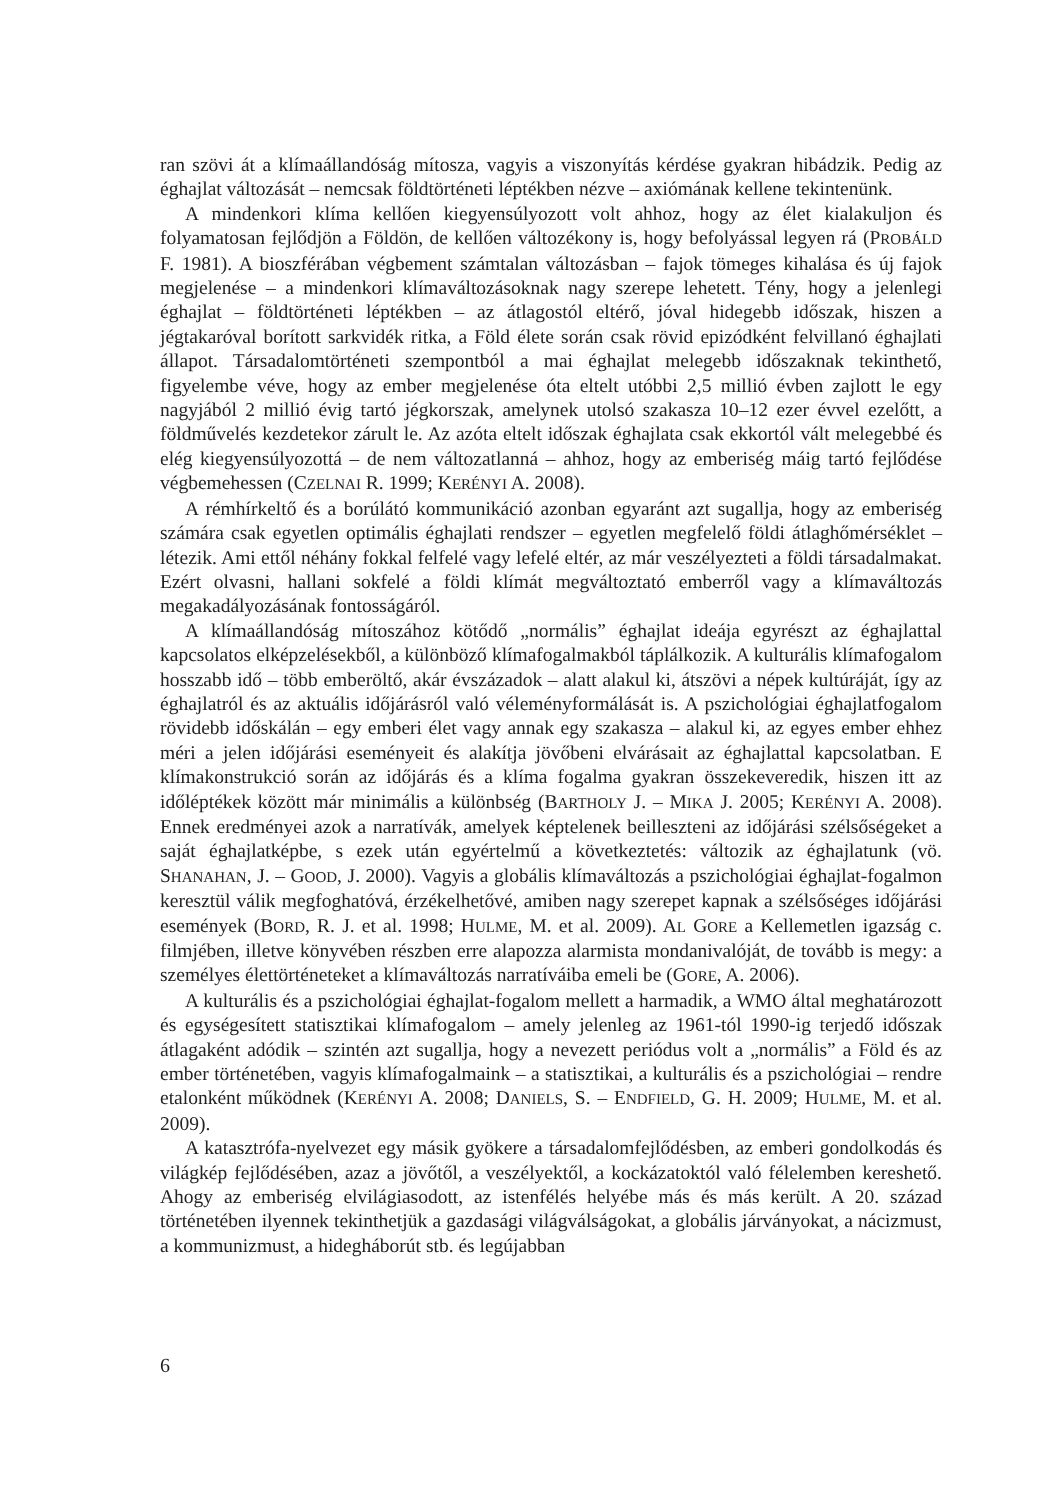ran szövi át a klímaállandóság mítosza, vagyis a viszonyítás kérdése gyakran hibádzik. Pedig az éghajlat változását – nemcsak földtörténeti léptékben nézve – axiómának kellene tekintenünk.
A mindenkori klíma kellően kiegyensúlyozott volt ahhoz, hogy az élet kialakuljon és folyamatosan fejlődjön a Földön, de kellően változékony is, hogy befolyással legyen rá (PROBÁLD F. 1981). A bioszférában végbement számtalan változásban – fajok tömeges kihalása és új fajok megjelenése – a mindenkori klímaváltozásoknak nagy szerepe lehetett. Tény, hogy a jelenlegi éghajlat – földtörténeti léptékben – az átlagostól eltérő, jóval hidegebb időszak, hiszen a jégtakaróval borított sarkvidék ritka, a Föld élete során csak rövid epizódként felvillanó éghajlati állapot. Társadalomtörténeti szempontból a mai éghajlat melegebb időszaknak tekinthető, figyelembe véve, hogy az ember megjelenése óta eltelt utóbbi 2,5 millió évben zajlott le egy nagyjából 2 millió évig tartó jégkorszak, amelynek utolsó szakasza 10–12 ezer évvel ezelőtt, a földművelés kezdetekor zárult le. Az azóta eltelt időszak éghajlata csak ekkortól vált melegebbé és elég kiegyensúlyozottá – de nem változatlanná – ahhoz, hogy az emberiség máig tartó fejlődése végbemehessen (CZELNAI R. 1999; KERÉNYI A. 2008).
A rémhírkeltő és a borúlátó kommunikáció azonban egyaránt azt sugallja, hogy az emberiség számára csak egyetlen optimális éghajlati rendszer – egyetlen megfelelő földi átlaghőmérséklet – létezik. Ami ettől néhány fokkal felfelé vagy lefelé eltér, az már veszélyezteti a földi társadalmakat. Ezért olvasni, hallani sokfelé a földi klímát megváltoztató emberről vagy a klímaváltozás megakadályozásának fontosságáról.
A klímaállandóság mítoszához kötődő „normális” éghajlat ideája egyrészt az éghajlattal kapcsolatos elképzelésekből, a különböző klímafogalmakból táplálkozik. A kulturális klímafogalom hosszabb idő – több emberöltő, akár évszázadok – alatt alakul ki, átszövi a népek kultúráját, így az éghajlatról és az aktuális időjárásról való véleményformálását is. A pszichológiai éghajlatfogalom rövidebb időskálán – egy emberi élet vagy annak egy szakasza – alakul ki, az egyes ember ehhez méri a jelen időjárási eseményeit és alakítja jövőbeni elvárásait az éghajlattal kapcsolatban. E klímakonstrukció során az időjárás és a klíma fogalma gyakran összekeveredik, hiszen itt az időléptékek között már minimális a különbség (BARTHOLY J. – MIKA J. 2005; KERÉNYI A. 2008). Ennek eredményei azok a narratívák, amelyek képtelenek beilleszteni az időjárási szélsőségeket a saját éghajlatképbe, s ezek után egyértelmű a következtetés: változik az éghajlatunk (vö. SHANAHAN, J. – GOOD, J. 2000). Vagyis a globális klímaváltozás a pszichológiai éghajlat-fogalmon keresztül válik megfoghatóvá, érzékelhetővé, amiben nagy szerepet kapnak a szélsőséges időjárási események (BORD, R. J. et al. 1998; HULME, M. et al. 2009). AL GORE a Kellemetlen igazság c. filmjében, illetve könyvében részben erre alapozza alarmista mondanivalóját, de tovább is megy: a személyes élettörténeteket a klímaváltozás narratíváiba emeli be (GORE, A. 2006).
A kulturális és a pszichológiai éghajlat-fogalom mellett a harmadik, a WMO által meghatározott és egységesített statisztikai klímafogalom – amely jelenleg az 1961-tól 1990-ig terjedő időszak átlagaként adódik – szintén azt sugallja, hogy a nevezett periódus volt a „normális” a Föld és az ember történetében, vagyis klímafogalmaink – a statisztikai, a kulturális és a pszichológiai – rendre etalonként működnek (KERÉNYI A. 2008; DANIELS, S. – ENDFIELD, G. H. 2009; HULME, M. et al. 2009).
A katasztrófa-nyelvezet egy másik gyökere a társadalomfejlődésben, az emberi gondolkodás és világkép fejlődésében, azaz a jövőtől, a veszélyektől, a kockázatoktól való félelemben kereshető. Ahogy az emberiség elvilágiasodott, az istenfélés helyébe más és más került. A 20. század történetében ilyennek tekinthetjük a gazdasági világválságokat, a globális járványokat, a nácizmust, a kommunizmust, a hidegháborút stb. és legújabban
6